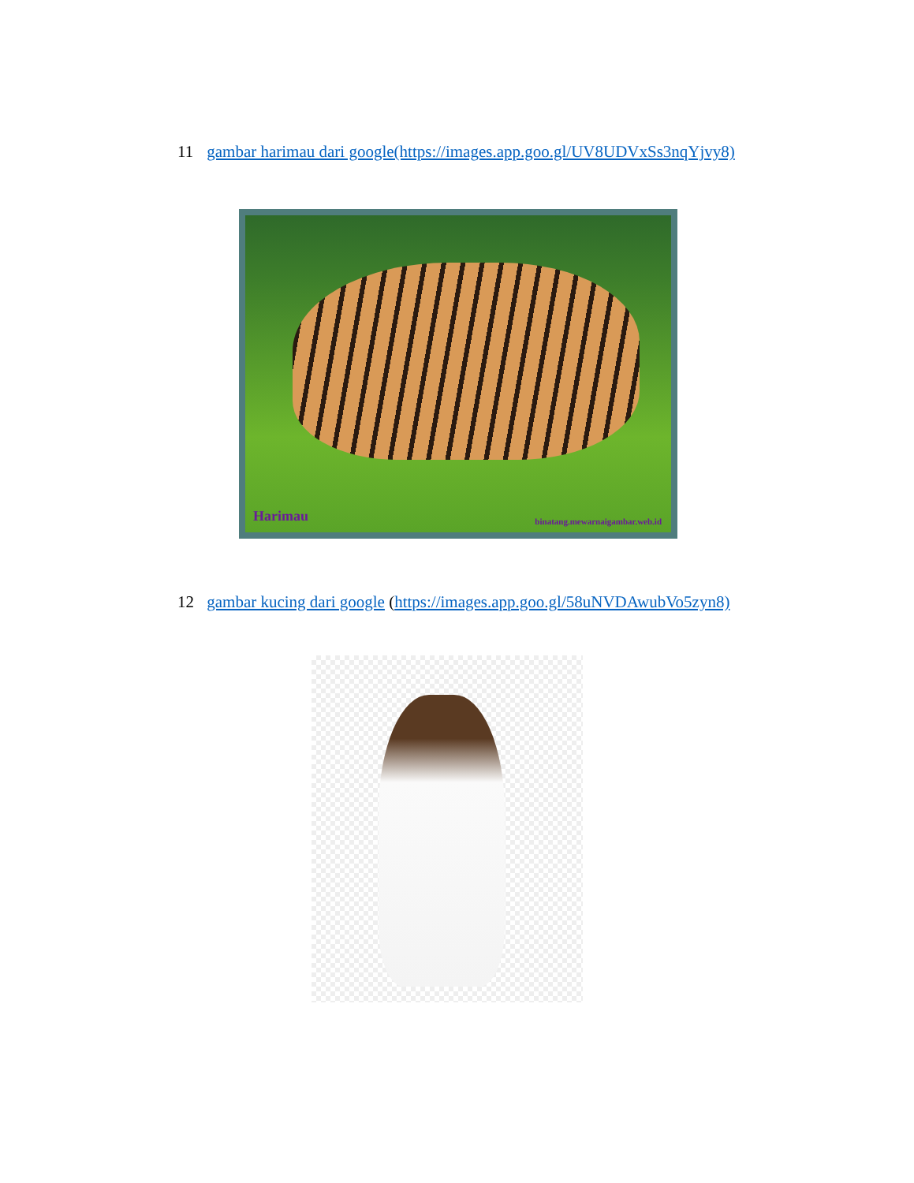11 gambar harimau dari google(https://images.app.goo.gl/UV8UDVxSs3nqYjvy8)
Harimau binatang.mewarnaigambar.web.id
12 gambar kucing dari google (https://images.app.goo.gl/58uNVDAwubVo5zyn8)